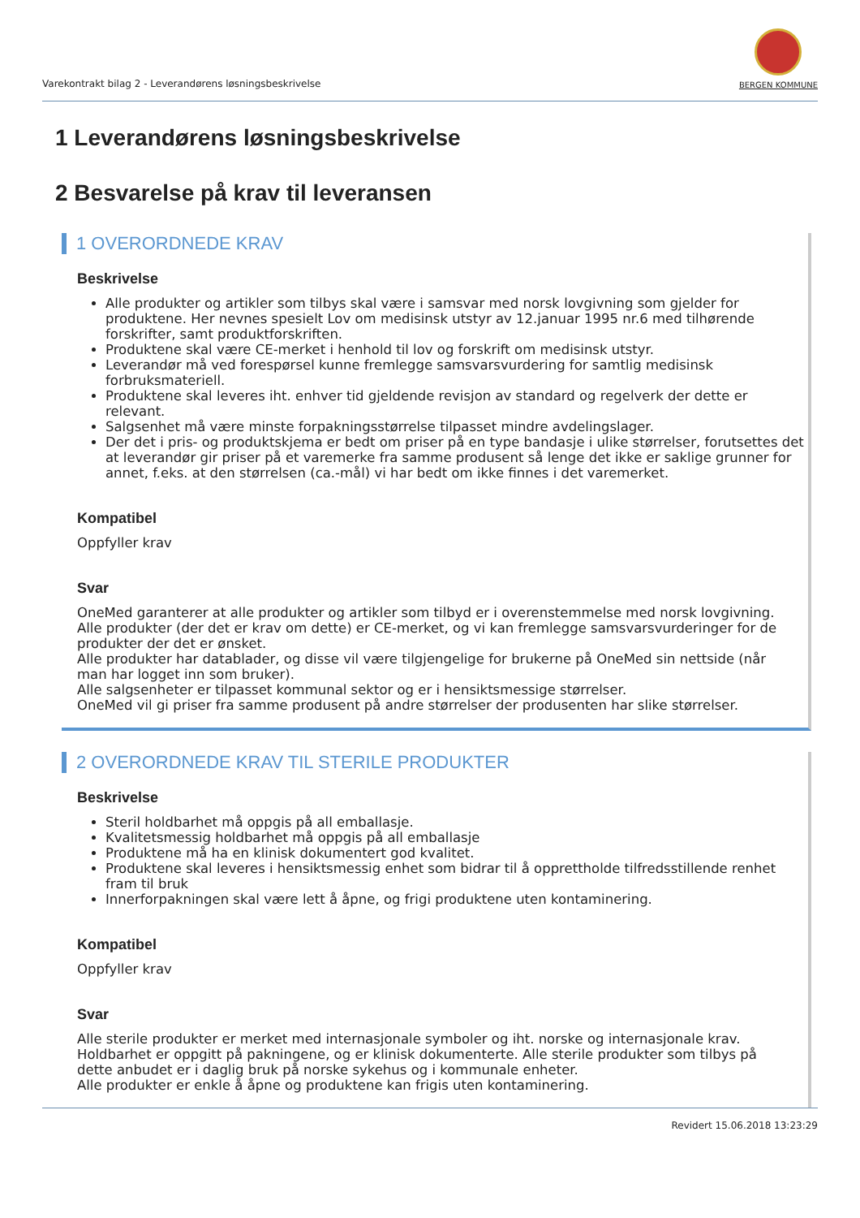Varekontrakt bilag 2 - Leverandørens løsningsbeskrivelse
BERGEN KOMMUNE
1 Leverandørens løsningsbeskrivelse
2 Besvarelse på krav til leveransen
1 OVERORDNEDE KRAV
Beskrivelse
Alle produkter og artikler som tilbys skal være i samsvar med norsk lovgivning som gjelder for produktene. Her nevnes spesielt Lov om medisinsk utstyr av 12.januar 1995 nr.6 med tilhørende forskrifter, samt produktforskriften.
Produktene skal være CE-merket i henhold til lov og forskrift om medisinsk utstyr.
Leverandør må ved forespørsel kunne fremlegge samsvarsvurdering for samtlig medisinsk forbruksmateriell.
Produktene skal leveres iht. enhver tid gjeldende revisjon av standard og regelverk der dette er relevant.
Salgsenhet må være minste forpakningsstørrelse tilpasset mindre avdelingslager.
Der det i pris- og produktskjema er bedt om priser på en type bandasje i ulike størrelser, forutsettes det at leverandør gir priser på et varemerke fra samme produsent så lenge det ikke er saklige grunner for annet, f.eks. at den størrelsen (ca.-mål) vi har bedt om ikke finnes i det varemerket.
Kompatibel
Oppfyller krav
Svar
OneMed garanterer at alle produkter og artikler som tilbyd er i overenstemmelse med norsk lovgivning.
Alle produkter (der det er krav om dette) er CE-merket, og vi kan fremlegge samsvarsvurderinger for de produkter der det er ønsket.
Alle produkter har datablader, og disse vil være tilgjengelige for brukerne på OneMed sin nettside (når man har logget inn som bruker).
Alle salgsenheter er tilpasset kommunal sektor og er i hensiktsmessige størrelser.
OneMed vil gi priser fra samme produsent på andre størrelser der produsenten har slike størrelser.
2 OVERORDNEDE KRAV TIL STERILE PRODUKTER
Beskrivelse
Steril holdbarhet må oppgis på all emballasje.
Kvalitetsmessig holdbarhet må oppgis på all emballasje
Produktene må ha en klinisk dokumentert god kvalitet.
Produktene skal leveres i hensiktsmessig enhet som bidrar til å opprettholde tilfredsstillende renhet fram til bruk
Innerforpakningen skal være lett å åpne, og frigi produktene uten kontaminering.
Kompatibel
Oppfyller krav
Svar
Alle sterile produkter er merket med internasjonale symboler og iht. norske og internasjonale krav.
Holdbarhet er oppgitt på pakningene, og er klinisk dokumenterte. Alle sterile produkter som tilbys på dette anbudet er i daglig bruk på norske sykehus og i kommunale enheter.
Alle produkter er enkle å åpne og produktene kan frigis uten kontaminering.
Revidert 15.06.2018 13:23:29